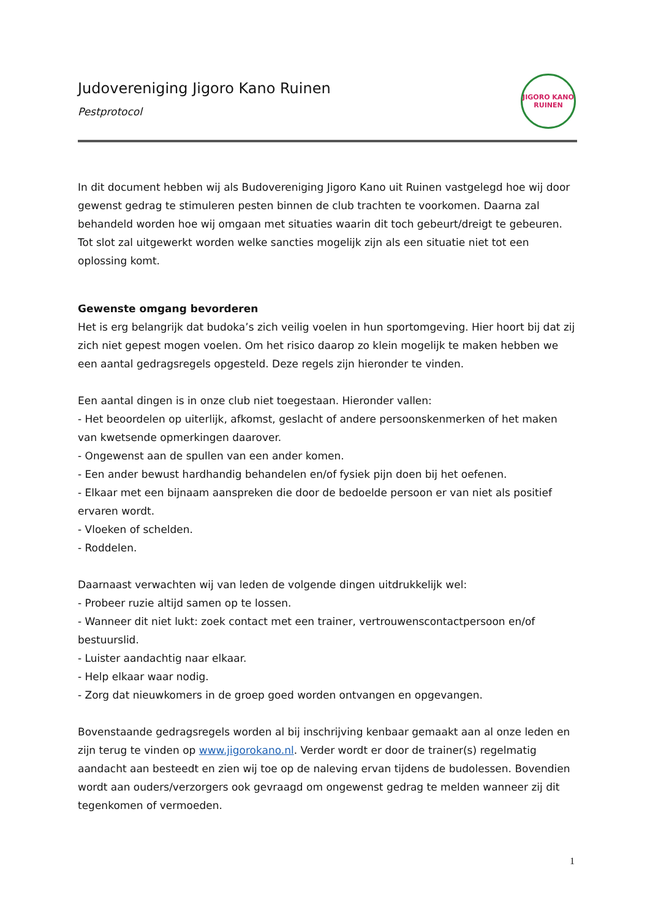Judovereniging Jigoro Kano Ruinen
Pestprotocol
JIGORO KANO
RUINEN
In dit document hebben wij als Budovereniging Jigoro Kano uit Ruinen vastgelegd hoe wij door gewenst gedrag te stimuleren pesten binnen de club trachten te voorkomen. Daarna zal behandeld worden hoe wij omgaan met situaties waarin dit toch gebeurt/dreigt te gebeuren. Tot slot zal uitgewerkt worden welke sancties mogelijk zijn als een situatie niet tot een oplossing komt.
Gewenste omgang bevorderen
Het is erg belangrijk dat budoka’s zich veilig voelen in hun sportomgeving. Hier hoort bij dat zij zich niet gepest mogen voelen. Om het risico daarop zo klein mogelijk te maken hebben we een aantal gedragsregels opgesteld. Deze regels zijn hieronder te vinden.
Een aantal dingen is in onze club niet toegestaan. Hieronder vallen:
- Het beoordelen op uiterlijk, afkomst, geslacht of andere persoonskenmerken of het maken van kwetsende opmerkingen daarover.
- Ongewenst aan de spullen van een ander komen.
- Een ander bewust hardhandig behandelen en/of fysiek pijn doen bij het oefenen.
- Elkaar met een bijnaam aanspreken die door de bedoelde persoon er van niet als positief ervaren wordt.
- Vloeken of schelden.
- Roddelen.
Daarnaast verwachten wij van leden de volgende dingen uitdrukkelijk wel:
- Probeer ruzie altijd samen op te lossen.
- Wanneer dit niet lukt: zoek contact met een trainer, vertrouwenscontactpersoon en/of bestuurslid.
- Luister aandachtig naar elkaar.
- Help elkaar waar nodig.
- Zorg dat nieuwkomers in de groep goed worden ontvangen en opgevangen.
Bovenstaande gedragsregels worden al bij inschrijving kenbaar gemaakt aan al onze leden en zijn terug te vinden op www.jigorokano.nl. Verder wordt er door de trainer(s) regelmatig aandacht aan besteedt en zien wij toe op de naleving ervan tijdens de budolessen. Bovendien wordt aan ouders/verzorgers ook gevraagd om ongewenst gedrag te melden wanneer zij dit tegenkomen of vermoeden.
1